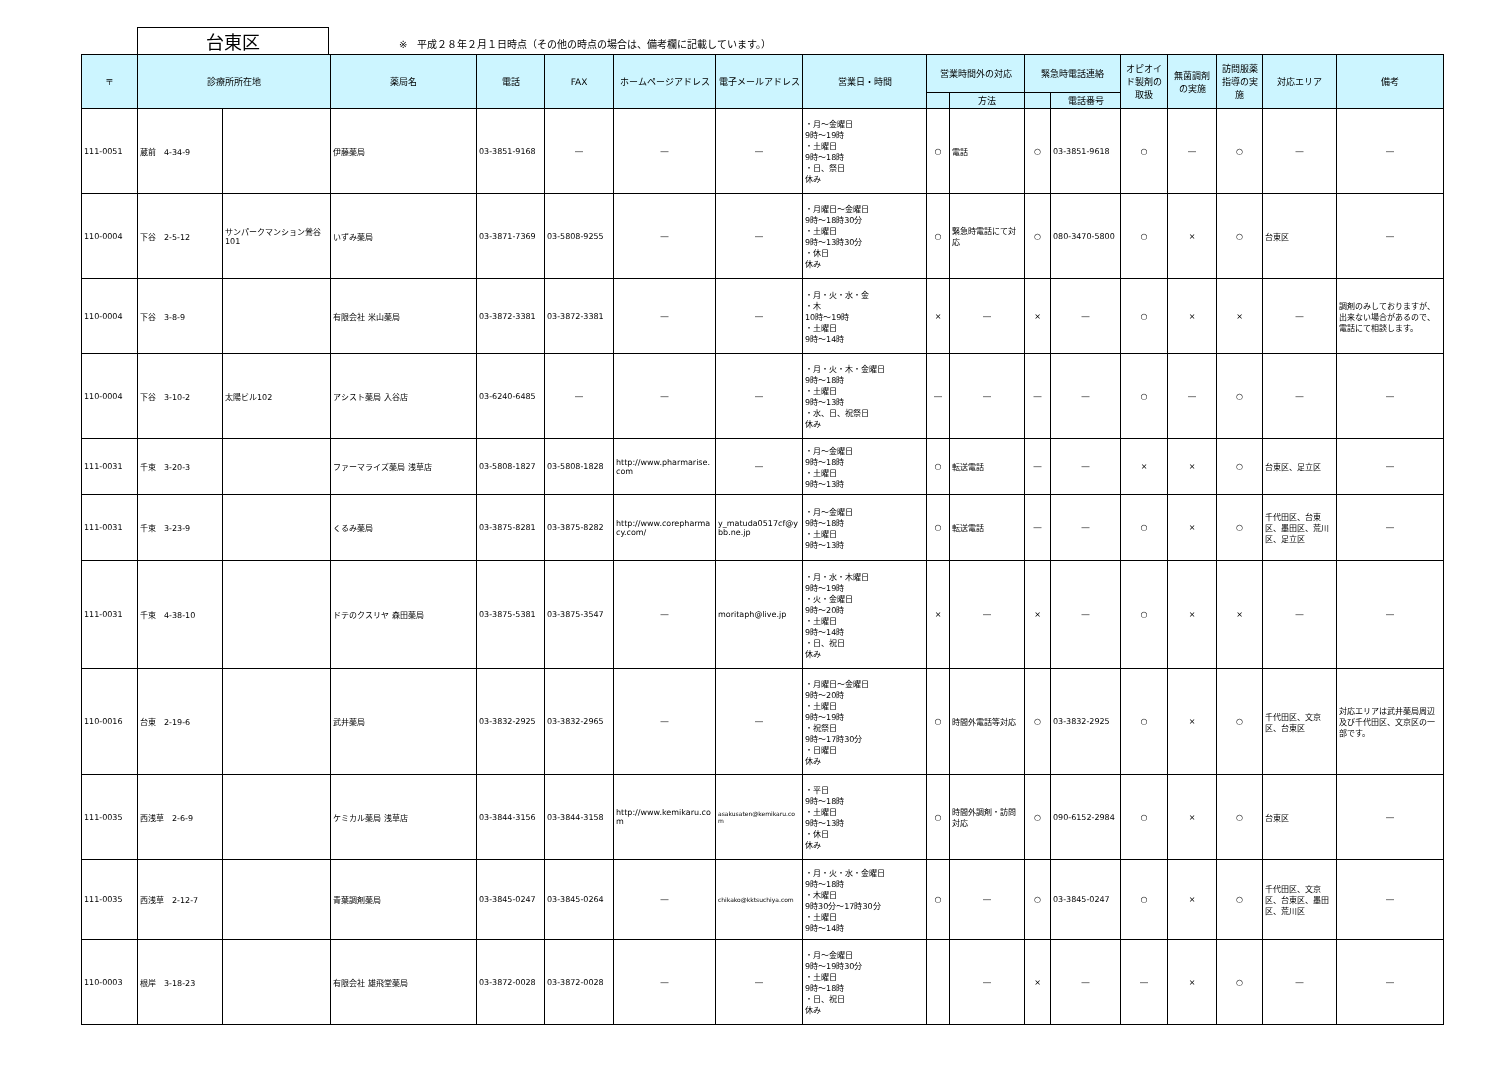台東区
※　平成２８年２月１日時点（その他の時点の場合は、備考欄に記載しています。）
| 〒 | 診療所所在地 | | 薬局名 | 電話 | FAX | ホームページアドレス | 電子メールアドレス | 営業日・時間 | 営業時間外の対応 | | 緊急時電話連絡 | | オピオイド製剤の取扱 | 無菌調剤の実施 | 訪問服薬指導の実施 | 対応エリア | 備考 |
| --- | --- | --- | --- | --- | --- | --- | --- | --- | --- | --- | --- | --- | --- | --- | --- | --- | --- |
| | | | | | | | | | | 方法 | | 電話番号 | | | | | |
| 111-0051 | 蔵前 4-34-9 | | 伊藤薬局 | 03-3851-9168 | ― | ― | ― | ・月～金曜日 9時～19時 ・土曜日 9時～18時 ・日、祭日 休み | ○ | 電話 | ○ | 03-3851-9618 | ○ | ― | ○ | ― | ― |
| 110-0004 | 下谷 2-5-12 | サンパークマンション鶯谷101 | いずみ薬局 | 03-3871-7369 | 03-5808-9255 | ― | ― | ・月曜日～金曜日 9時～18時30分 ・土曜日 9時～13時30分 ・休日 休み | ○ | 緊急時電話にて対応 | ○ | 080-3470-5800 | ○ | × | ○ | 台東区 | ― |
| 110-0004 | 下谷 3-8-9 | | 有限会社 米山薬局 | 03-3872-3381 | 03-3872-3381 | ― | ― | ・月・火・水・金 ・木 10時～19時 ・土曜日 9時～14時 | × | ― | × | ― | ○ | × | × | ― | 調剤のみしておりますが、出来ない場合があるので、電話にて相談します。 |
| 110-0004 | 下谷 3-10-2 | 太陽ビル102 | アシスト薬局 入谷店 | 03-6240-6485 | ― | ― | ― | ・月・火・木・金曜日 9時～18時 ・土曜日 9時～13時 ・水、日、祝祭日 休み | ― | ― | ― | ― | ○ | ― | ○ | ― | ― |
| 111-0031 | 千束 3-20-3 | | ファーマライズ薬局 浅草店 | 03-5808-1827 | 03-5808-1828 | http://www.pharmarise.com | ― | ・月～金曜日 9時～18時 ・土曜日 9時～13時 | ○ | 転送電話 | ― | ― | × | × | ○ | 台東区、足立区 | ― |
| 111-0031 | 千束 3-23-9 | | くるみ薬局 | 03-3875-8281 | 03-3875-8282 | http://www.corepharmacy.com/ | y_matuda0517cf@ybb.ne.jp | ・月～金曜日 9時～18時 ・土曜日 9時～13時 | ○ | 転送電話 | ― | ― | ○ | × | ○ | 千代田区、台東区、墨田区、荒川区、足立区 | ― |
| 111-0031 | 千束 4-38-10 | | ドテのクスリヤ 森田薬局 | 03-3875-5381 | 03-3875-3547 | ― | moritaph@live.jp | ・月・水・木曜日 9時～19時 ・火・金曜日 9時～20時 ・土曜日 9時～14時 ・日、祝日 休み | × | ― | × | ― | ○ | × | × | ― | ― |
| 110-0016 | 台東 2-19-6 | | 武井薬局 | 03-3832-2925 | 03-3832-2965 | ― | ― | ・月曜日～金曜日 9時～20時 ・土曜日 9時～19時 ・祝祭日 9時～17時30分 ・日曜日 休み | ○ | 時間外電話等対応 | ○ | 03-3832-2925 | ○ | × | ○ | 千代田区、文京区、台東区 | 対応エリアは武井薬局周辺及び千代田区、文京区の一部です。 |
| 111-0035 | 西浅草 2-6-9 | | ケミカル薬局 浅草店 | 03-3844-3156 | 03-3844-3158 | http://www.kemikaru.com | asakusaten@kemikaru.com | ・平日 9時～18時 ・土曜日 9時～13時 ・休日 休み | ○ | 時間外調剤・訪問対応 | ○ | 090-6152-2984 | ○ | × | ○ | 台東区 | ― |
| 111-0035 | 西浅草 2-12-7 | | 青葉調剤薬局 | 03-3845-0247 | 03-3845-0264 | ― | chikako@kktsuchiya.com | ・月・火・水・金曜日 9時～18時 ・木曜日 9時30分～17時30分 ・土曜日 9時～14時 | ○ | ― | ○ | 03-3845-0247 | ○ | × | ○ | 千代田区、文京区、台東区、墨田区、荒川区 | ― |
| 110-0003 | 根岸 3-18-23 | | 有限会社 雄飛堂薬局 | 03-3872-0028 | 03-3872-0028 | ― | ― | ・月～金曜日 9時～19時30分 ・土曜日 9時～18時 ・日、祝日 休み | | ― | × | ― | ― | × | ○ | ― | ― |